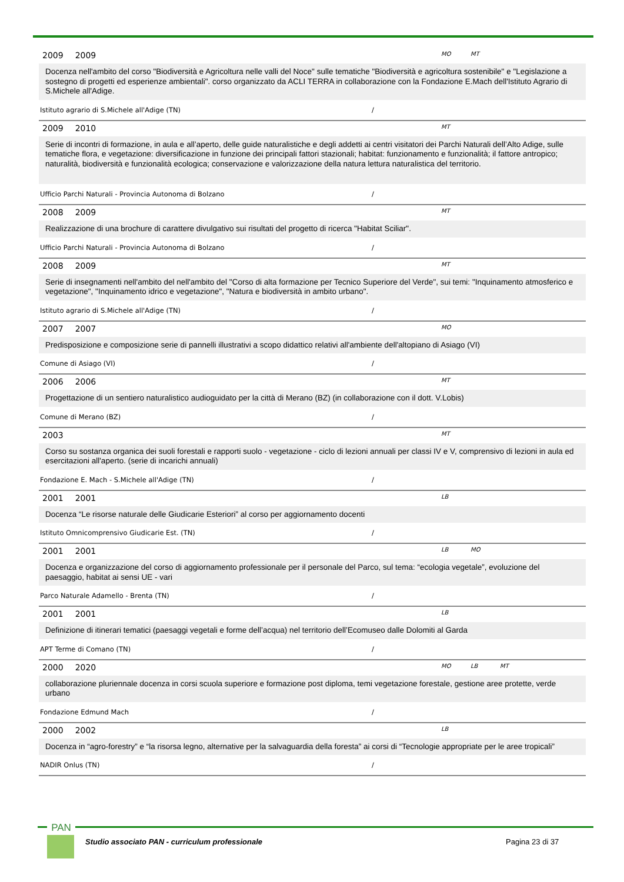2009 2009
MO MT
Docenza nell'ambito del corso "Biodiversità e Agricoltura nelle valli del Noce" sulle tematiche "Biodiversità e agricoltura sostenibile" e "Legislazione a sostegno di progetti ed esperienze ambientali". corso organizzato da ACLI TERRA in collaborazione con la Fondazione E.Mach dell'Istituto Agrario di S.Michele all'Adige.
Istituto agrario di S.Michele all'Adige (TN) /
2009 2010
MT
Serie di incontri di formazione, in aula e all’aperto, delle guide naturalistiche e degli addetti ai centri visitatori dei Parchi Naturali dell’Alto Adige, sulle tematiche flora, e vegetazione: diversificazione in funzione dei principali fattori stazionali; habitat: funzionamento e funzionalità; il fattore antropico; naturalità, biodiversità e funzionalità ecologica; conservazione e valorizzazione della natura lettura naturalistica del territorio.
Ufficio Parchi Naturali - Provincia Autonoma di Bolzano /
2008 2009
MT
Realizzazione di una brochure di carattere divulgativo sui risultati del progetto di ricerca "Habitat Sciliar".
Ufficio Parchi Naturali - Provincia Autonoma di Bolzano /
2008 2009
MT
Serie di insegnamenti nell'ambito del nell'ambito del "Corso di alta formazione per Tecnico Superiore del Verde", sui temi: "Inquinamento atmosferico e vegetazione", "Inquinamento idrico e vegetazione", "Natura e biodiversità in ambito urbano".
Istituto agrario di S.Michele all'Adige (TN) /
2007 2007
MO
Predisposizione e composizione serie di pannelli illustrativi a scopo didattico relativi all'ambiente dell'altopiano di Asiago (VI)
Comune di Asiago (VI) /
2006 2006
MT
Progettazione di un sentiero naturalistico audioguidato per la città di Merano (BZ) (in collaborazione con il dott. V.Lobis)
Comune di Merano (BZ) /
2003
MT
Corso su sostanza organica dei suoli forestali e rapporti suolo - vegetazione - ciclo di lezioni annuali per classi IV e V, comprensivo di lezioni in aula ed esercitazioni all'aperto. (serie di incarichi annuali)
Fondazione E. Mach - S.Michele all'Adige (TN) /
2001 2001
LB
Docenza “Le risorse naturale delle Giudicarie Esteriori” al corso per aggiornamento docenti
Istituto Omnicomprensivo Giudicarie Est. (TN) /
2001 2001
LB MO
Docenza e organizzazione del corso di aggiornamento professionale per il personale del Parco, sul tema: “ecologia vegetale”, evoluzione del paesaggio, habitat ai sensi UE - vari
Parco Naturale Adamello - Brenta (TN) /
2001 2001
LB
Definizione di itinerari tematici (paesaggi vegetali e forme dell’acqua) nel territorio dell’Ecomuseo dalle Dolomiti al Garda
APT Terme di Comano (TN) /
2000 2020
MO LB MT
collaborazione pluriennale docenza in corsi scuola superiore e formazione post diploma, temi vegetazione forestale, gestione aree protette, verde urbano
Fondazione Edmund Mach /
2000 2002
LB
Docenza in “agro-forestry” e “la risorsa legno, alternative per la salvaguardia della foresta” ai corsi di “Tecnologie appropriate per le aree tropicali”
NADIR Onlus (TN) /
PAN
Studio associato PAN - curriculum professionale
Pagina 23 di 37